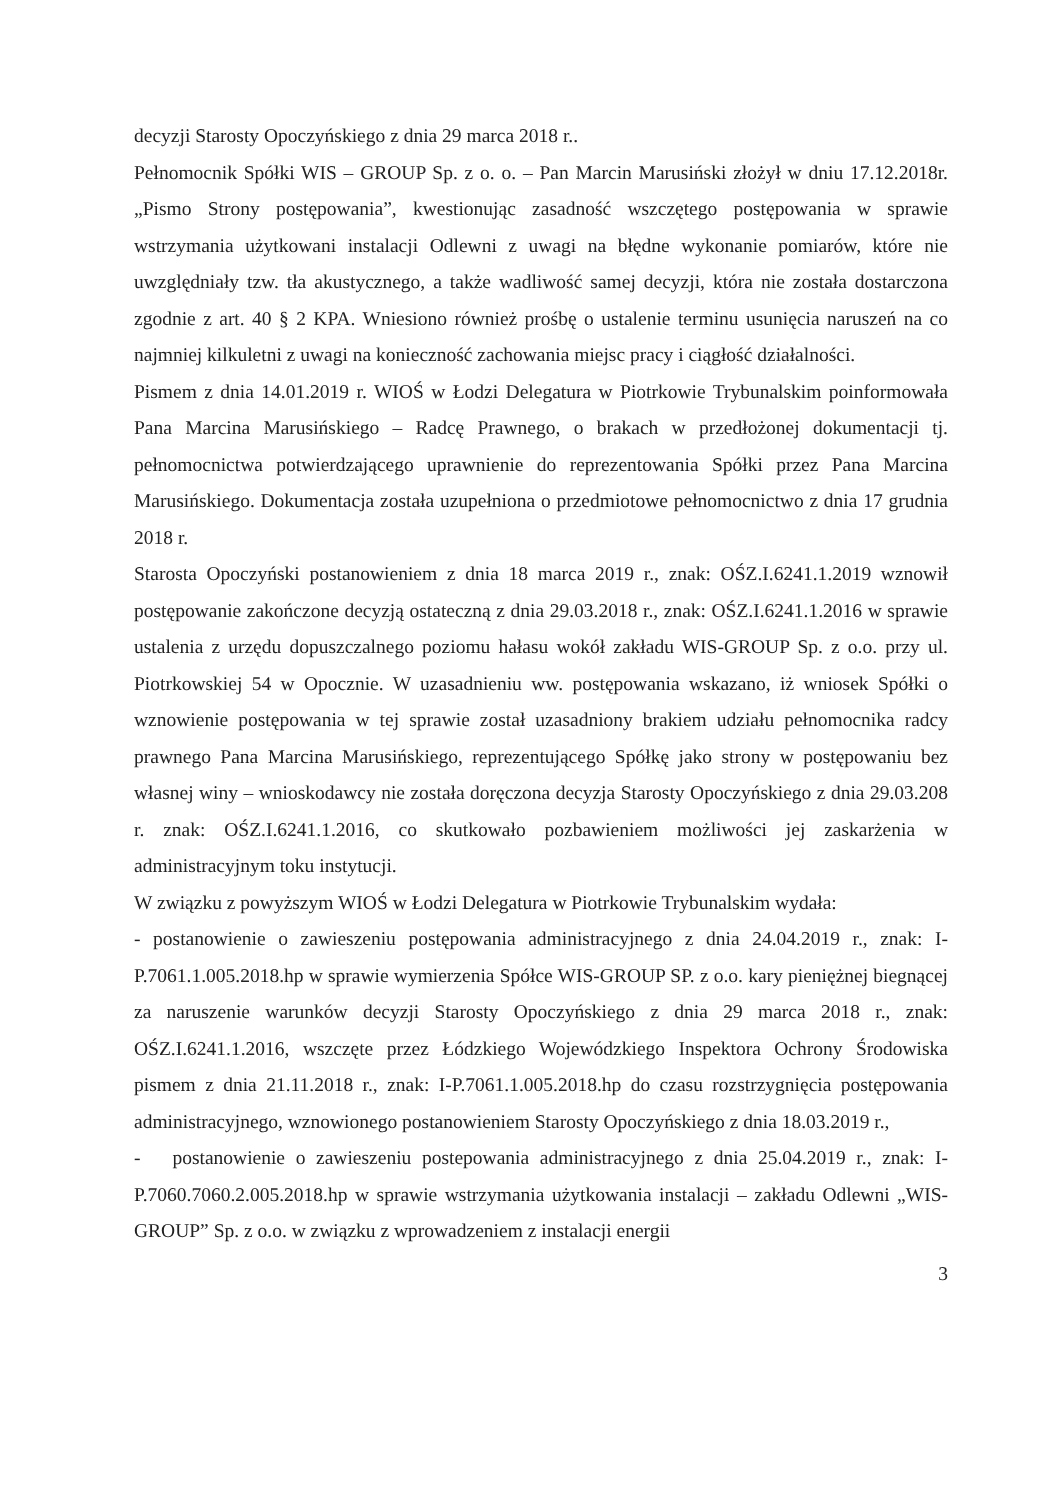decyzji Starosty Opoczyńskiego z dnia 29 marca 2018 r..
Pełnomocnik Spółki WIS – GROUP Sp. z o. o. – Pan Marcin Marusiński złożył w dniu 17.12.2018r. „Pismo Strony postępowania”, kwestionując zasadność wszczętego postępowania w sprawie wstrzymania użytkowani instalacji Odlewni z uwagi na błędne wykonanie pomiarów, które nie uwzględniały tzw. tła akustycznego, a także wadliwość samej decyzji, która nie została dostarczona zgodnie z art. 40 § 2 KPA. Wniesiono również prośbę o ustalenie terminu usunięcia naruszeń na co najmniej kilkuletni z uwagi na konieczność zachowania miejsc pracy i ciągłość działalności.
Pismem z dnia 14.01.2019 r. WIOŚ w Łodzi Delegatura w Piotrkowie Trybunalskim poinformowała Pana Marcina Marusińskiego – Radcę Prawnego, o brakach w przedłożonej dokumentacji tj. pełnomocnictwa potwierdzającego uprawnienie do reprezentowania Spółki przez Pana Marcina Marusińskiego. Dokumentacja została uzupełniona o przedmiotowe pełnomocnictwo z dnia 17 grudnia 2018 r.
Starosta Opoczyński postanowieniem z dnia 18 marca 2019 r., znak: OŚZ.I.6241.1.2019 wznowił postępowanie zakończone decyzją ostateczną z dnia 29.03.2018 r., znak: OŚZ.I.6241.1.2016 w sprawie ustalenia z urzędu dopuszczalnego poziomu hałasu wokół zakładu WIS-GROUP Sp. z o.o. przy ul. Piotrkowskiej 54 w Opocznie. W uzasadnieniu ww. postępowania wskazano, iż wniosek Spółki o wznowienie postępowania w tej sprawie został uzasadniony brakiem udziału pełnomocnika radcy prawnego Pana Marcina Marusińskiego, reprezentującego Spółkę jako strony w postępowaniu bez własnej winy – wnioskodawcy nie została doręczona decyzja Starosty Opoczyńskiego z dnia 29.03.208 r. znak: OŚZ.I.6241.1.2016, co skutkowało pozbawieniem możliwości jej zaskarżenia w administracyjnym toku instytucji.
W związku z powyższym WIOŚ w Łodzi Delegatura w Piotrkowie Trybunalskim wydała:
- postanowienie o zawieszeniu postępowania administracyjnego z dnia 24.04.2019 r., znak: I-P.7061.1.005.2018.hp w sprawie wymierzenia Spółce WIS-GROUP SP. z o.o. kary pieniężnej biegnącej za naruszenie warunków decyzji Starosty Opoczyńskiego z dnia 29 marca 2018 r., znak: OŚZ.I.6241.1.2016, wszczęte przez Łódzkiego Wojewódzkiego Inspektora Ochrony Środowiska pismem z dnia 21.11.2018 r., znak: I-P.7061.1.005.2018.hp do czasu rozstrzygnięcia postępowania administracyjnego, wznowionego postanowieniem Starosty Opoczyńskiego z dnia 18.03.2019 r.,
- postanowienie o zawieszeniu postepowania administracyjnego z dnia 25.04.2019 r., znak: I-P.7060.7060.2.005.2018.hp w sprawie wstrzymania użytkowania instalacji – zakładu Odlewni „WIS-GROUP” Sp. z o.o. w związku z wprowadzeniem z instalacji energii
3